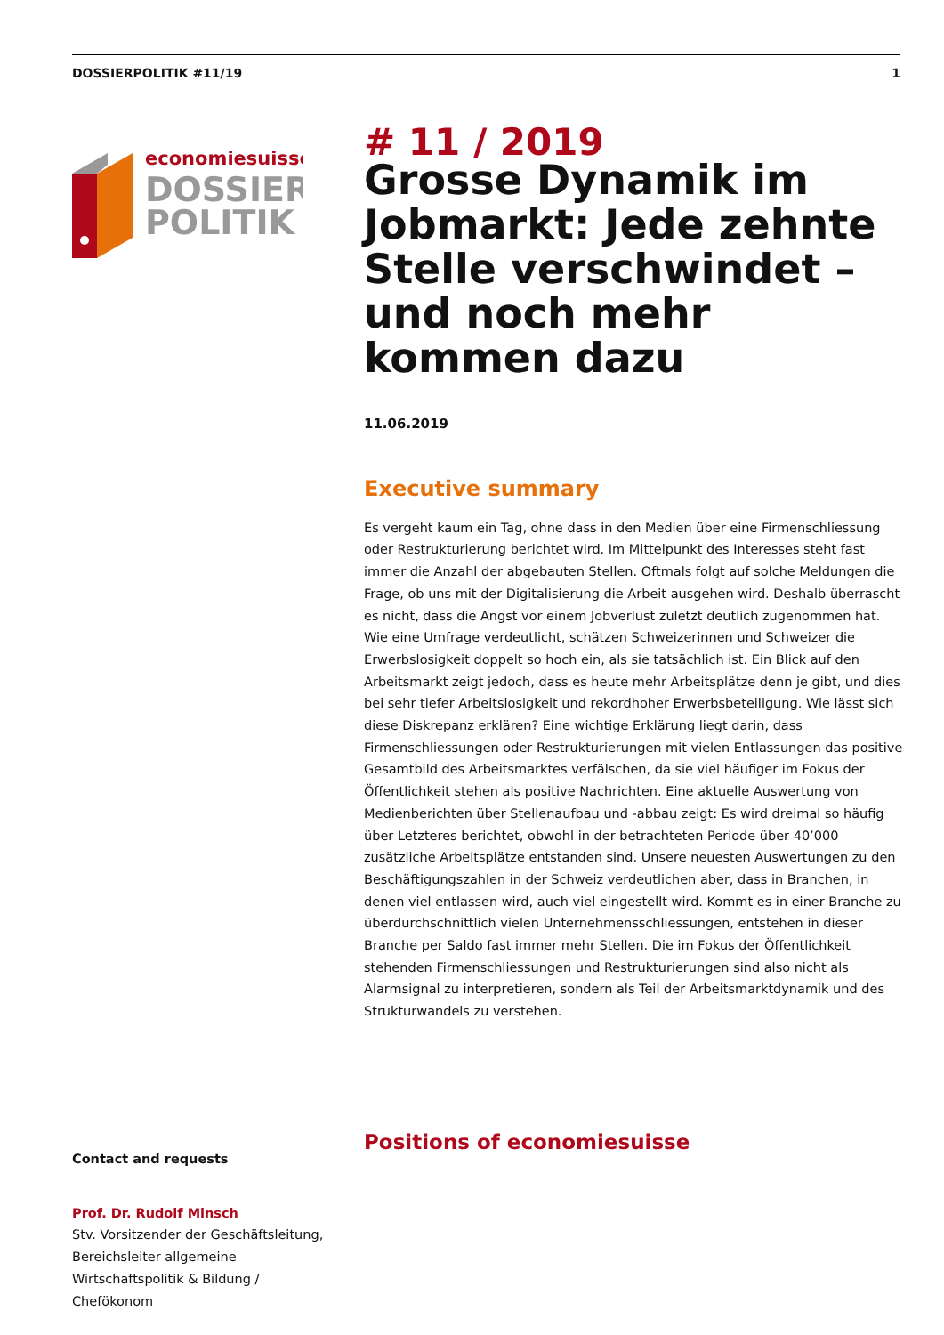DOSSIERPOLITIK #11/19 1
economiesuisse
DOSSIER
POLITIK
# 11 / 2019
Grosse Dynamik im Jobmarkt: Jede zehnte Stelle verschwindet – und noch mehr kommen dazu
11.06.2019
Executive summary
Es vergeht kaum ein Tag, ohne dass in den Medien über eine Firmenschliessung oder Restrukturierung berichtet wird. Im Mittelpunkt des Interesses steht fast immer die Anzahl der abgebauten Stellen. Oftmals folgt auf solche Meldungen die Frage, ob uns mit der Digitalisierung die Arbeit ausgehen wird. Deshalb überrascht es nicht, dass die Angst vor einem Jobverlust zuletzt deutlich zugenommen hat. Wie eine Umfrage verdeutlicht, schätzen Schweizerinnen und Schweizer die Erwerbslosigkeit doppelt so hoch ein, als sie tatsächlich ist. Ein Blick auf den Arbeitsmarkt zeigt jedoch, dass es heute mehr Arbeitsplätze denn je gibt, und dies bei sehr tiefer Arbeitslosigkeit und rekordhoher Erwerbsbeteiligung. Wie lässt sich diese Diskrepanz erklären? Eine wichtige Erklärung liegt darin, dass Firmenschliessungen oder Restrukturierungen mit vielen Entlassungen das positive Gesamtbild des Arbeitsmarktes verfälschen, da sie viel häufiger im Fokus der Öffentlichkeit stehen als positive Nachrichten. Eine aktuelle Auswertung von Medienberichten über Stellenaufbau und -abbau zeigt: Es wird dreimal so häufig über Letzteres berichtet, obwohl in der betrachteten Periode über 40’000 zusätzliche Arbeitsplätze entstanden sind. Unsere neuesten Auswertungen zu den Beschäftigungszahlen in der Schweiz verdeutlichen aber, dass in Branchen, in denen viel entlassen wird, auch viel eingestellt wird. Kommt es in einer Branche zu überdurchschnittlich vielen Unternehmensschliessungen, entstehen in dieser Branche per Saldo fast immer mehr Stellen. Die im Fokus der Öffentlichkeit stehenden Firmenschliessungen und Restrukturierungen sind also nicht als Alarmsignal zu interpretieren, sondern als Teil der Arbeitsmarktdynamik und des Strukturwandels zu verstehen.
Contact and requests
Prof. Dr. Rudolf Minsch
Stv. Vorsitzender der Geschäftsleitung, Bereichsleiter allgemeine Wirtschaftspolitik & Bildung / Chefökonom
Positions of economiesuisse